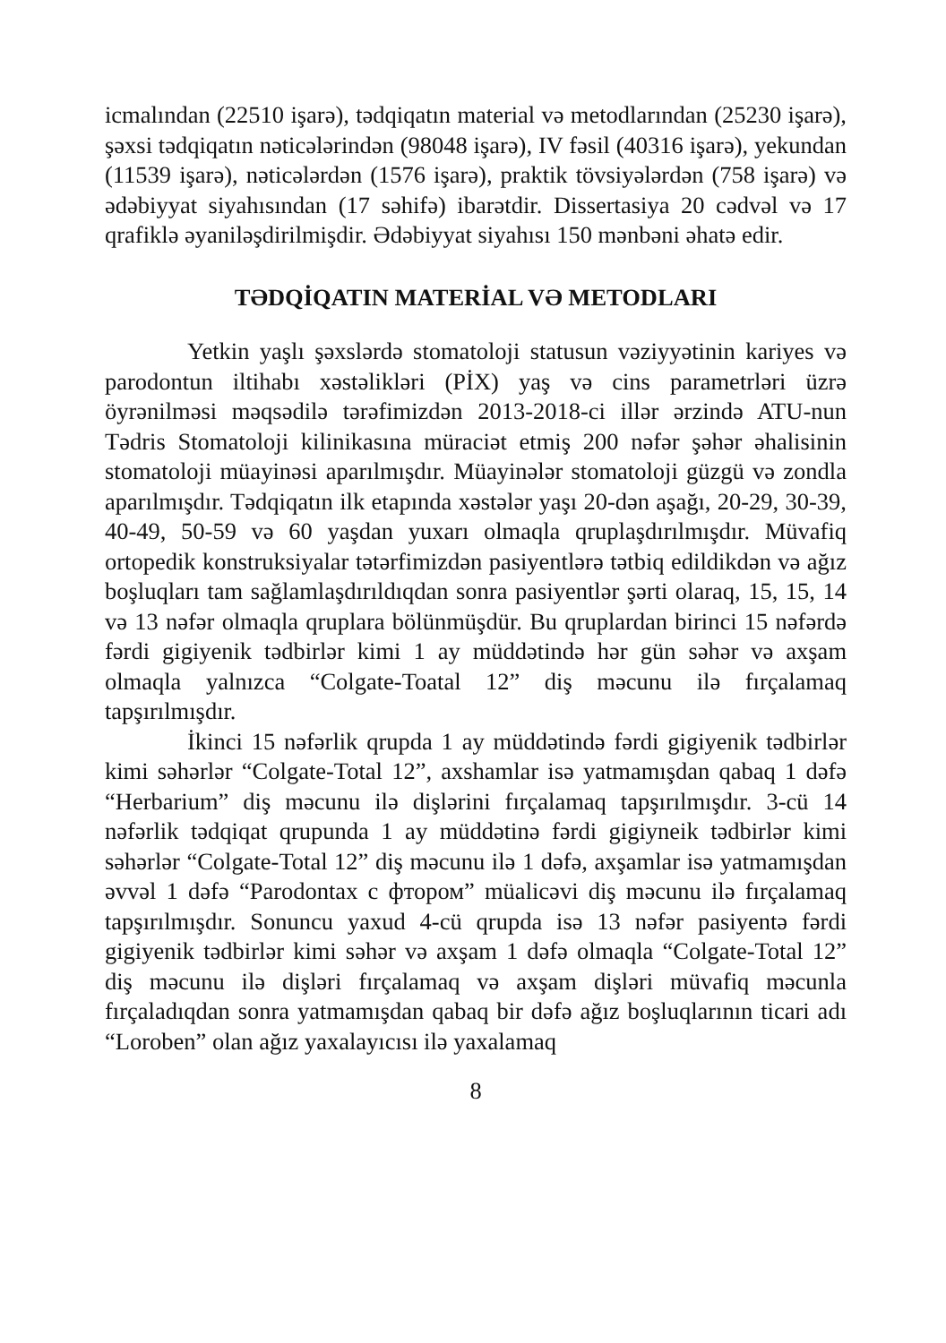icmalından (22510 işarə), tədqiqatın material və metodlarından (25230 işarə), şəxsi tədqiqatın nəticələrindən (98048 işarə), IV fəsil (40316 işarə), yekundan (11539 işarə), nəticələrdən (1576 işarə), praktik tövsiyələrdən (758 işarə) və ədəbiyyat siyahısından (17 səhifə) ibarətdir. Dissertasiya 20 cədvəl və 17 qrafiklə əyaniləşdirilmişdir. Ədəbiyyat siyahısı 150 mənbəni əhatə edir.
TƏDQİQATIN MATERİAL VƏ METODLARI
Yetkin yaşlı şəxslərdə stomatoloji statusun vəziyyətinin kariyes və parodontun iltihabı xəstəlikləri (PİX) yaş və cins parametrləri üzrə öyrənilməsi məqsədilə tərəfimizdən 2013-2018-ci illər ərzində ATU-nun Tədris Stomatoloji kilinikasına müraciət etmiş 200 nəfər şəhər əhalisinin stomatoloji müayinəsi aparılmışdır. Müayinələr stomatoloji güzgü və zondla aparılmışdır. Tədqiqatın ilk etapında xəstələr yaşı 20-dən aşağı, 20-29, 30-39, 40-49, 50-59 və 60 yaşdan yuxarı olmaqla qruplaşdırılmışdır. Müvafiq ortopedik konstruksiyalar tətərfimizdən pasiyentlərə tətbiq edildikdən və ağız boşluqları tam sağlamlaşdırıldıqdan sonra pasiyentlər şərti olaraq, 15, 15, 14 və 13 nəfər olmaqla qruplara bölünmüşdür. Bu qruplardan birinci 15 nəfərdə fərdi gigiyenik tədbirlər kimi 1 ay müddətində hər gün səhər və axşam olmaqla yalnızca “Colgate-Toatal 12” diş məcunu ilə fırçalamaq tapşırılmışdır.
İkinci 15 nəfərlik qrupda 1 ay müddətində fərdi gigiyenik tədbirlər kimi səhərlər “Colgate-Total 12”, axshamlar isə yatmamışdan qabaq 1 dəfə “Herbarium” diş məcunu ilə dişlərini fırçalamaq tapşırılmışdır. 3-cü 14 nəfərlik tədqiqat qrupunda 1 ay müddətinə fərdi gigiyneik tədbirlər kimi səhərlər “Colgate-Total 12” diş məcunu ilə 1 dəfə, axşamlar isə yatmamışdan əvvəl 1 dəfə “Parodontax с фтором” müalicəvi diş məcunu ilə fırçalamaq tapşırılmışdır. Sonuncu yaxud 4-cü qrupda isə 13 nəfər pasiyentə fərdi gigiyenik tədbirlər kimi səhər və axşam 1 dəfə olmaqla “Colgate-Total 12” diş məcunu ilə dişləri fırçalamaq və axşam dişləri müvafiq məcunla fırçaladıqdan sonra yatmamışdan qabaq bir dəfə ağız boşluqlarının ticari adı “Loroben” olan ağız yaxalayıcısı ilə yaxalamaq
8